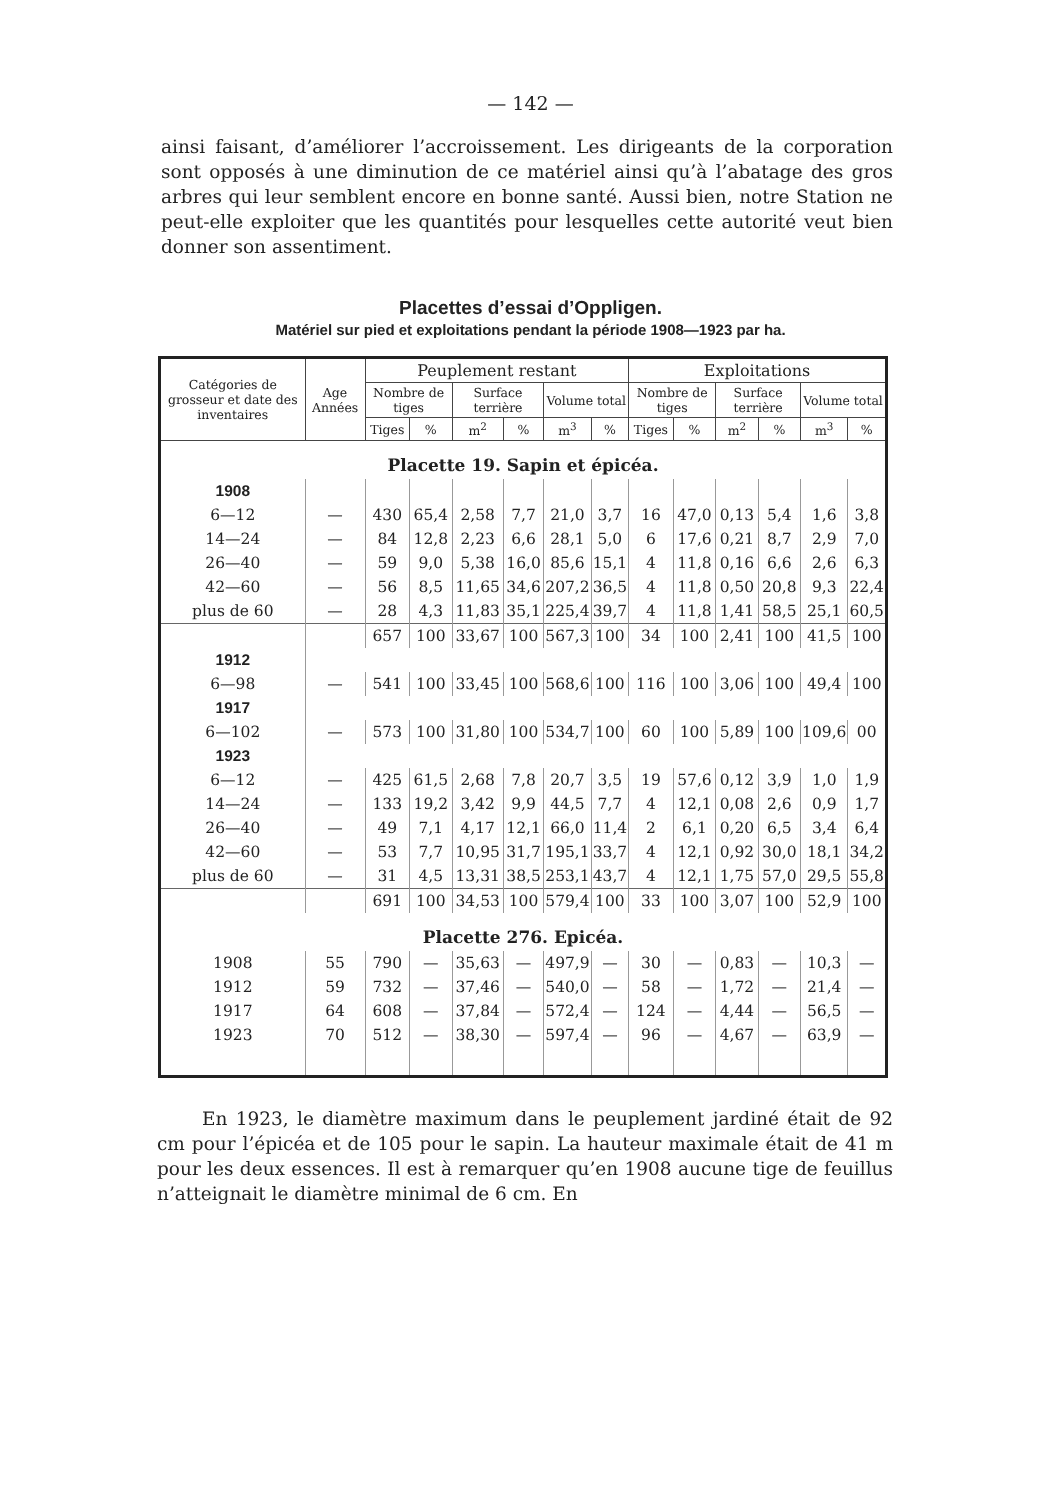— 142 —
ainsi faisant, d’améliorer l’accroissement. Les dirigeants de la corporation sont opposés à une diminution de ce matériel ainsi qu’à l’abatage des gros arbres qui leur semblent encore en bonne santé. Aussi bien, notre Station ne peut-elle exploiter que les quantités pour lesquelles cette autorité veut bien donner son assentiment.
Placettes d’essai d’Oppligen.
Matériel sur pied et exploitations pendant la période 1908—1923 par ha.
| Catégories de grosseur et date des inventaires | Age Années | Peuplement restant | | | | | | Exploitations | | | | | |
| --- | --- | --- | --- | --- | --- | --- | --- | --- | --- | --- | --- | --- | --- |
| | | Nombre de tiges | | Surface terrière | | Volume total | | Nombre de tiges | | Surface terrière | | Volume total | |
| | | Tiges | % | m<sup>2</sup> | % | m<sup>3</sup> | % | Tiges | % | m<sup>2</sup> | % | m<sup>3</sup> | % |
| Placette 19. Sapin et épicéa. | | | | | | | | | | | | | |
| 1908 | | | | | | | | | | | | | |
| 6—12 | — | 430 | 65,4 | 2,58 | 7,7 | 21,0 | 3,7 | 16 | 47,0 | 0,13 | 5,4 | 1,6 | 3,8 |
| 14—24 | — | 84 | 12,8 | 2,23 | 6,6 | 28,1 | 5,0 | 6 | 17,6 | 0,21 | 8,7 | 2,9 | 7,0 |
| 26—40 | — | 59 | 9,0 | 5,38 | 16,0 | 85,6 | 15,1 | 4 | 11,8 | 0,16 | 6,6 | 2,6 | 6,3 |
| 42—60 | — | 56 | 8,5 | 11,65 | 34,6 | 207,2 | 36,5 | 4 | 11,8 | 0,50 | 20,8 | 9,3 | 22,4 |
| plus de 60 | — | 28 | 4,3 | 11,83 | 35,1 | 225,4 | 39,7 | 4 | 11,8 | 1,41 | 58,5 | 25,1 | 60,5 |
| | | 657 | 100 | 33,67 | 100 | 567,3 | 100 | 34 | 100 | 2,41 | 100 | 41,5 | 100 |
| 1912 | | | | | | | | | | | | | |
| 6—98 | — | 541 | 100 | 33,45 | 100 | 568,6 | 100 | 116 | 100 | 3,06 | 100 | 49,4 | 100 |
| 1917 | | | | | | | | | | | | | |
| 6—102 | — | 573 | 100 | 31,80 | 100 | 534,7 | 100 | 60 | 100 | 5,89 | 100 | 109,6 | 00 |
| 1923 | | | | | | | | | | | | | |
| 6—12 | — | 425 | 61,5 | 2,68 | 7,8 | 20,7 | 3,5 | 19 | 57,6 | 0,12 | 3,9 | 1,0 | 1,9 |
| 14—24 | — | 133 | 19,2 | 3,42 | 9,9 | 44,5 | 7,7 | 4 | 12,1 | 0,08 | 2,6 | 0,9 | 1,7 |
| 26—40 | — | 49 | 7,1 | 4,17 | 12,1 | 66,0 | 11,4 | 2 | 6,1 | 0,20 | 6,5 | 3,4 | 6,4 |
| 42—60 | — | 53 | 7,7 | 10,95 | 31,7 | 195,1 | 33,7 | 4 | 12,1 | 0,92 | 30,0 | 18,1 | 34,2 |
| plus de 60 | — | 31 | 4,5 | 13,31 | 38,5 | 253,1 | 43,7 | 4 | 12,1 | 1,75 | 57,0 | 29,5 | 55,8 |
| | | 691 | 100 | 34,53 | 100 | 579,4 | 100 | 33 | 100 | 3,07 | 100 | 52,9 | 100 |
| Placette 276. Epicéa. | | | | | | | | | | | | | |
| 1908 | 55 | 790 | — | 35,63 | — | 497,9 | — | 30 | — | 0,83 | — | 10,3 | — |
| 1912 | 59 | 732 | — | 37,46 | — | 540,0 | — | 58 | — | 1,72 | — | 21,4 | — |
| 1917 | 64 | 608 | — | 37,84 | — | 572,4 | — | 124 | — | 4,44 | — | 56,5 | — |
| 1923 | 70 | 512 | — | 38,30 | — | 597,4 | — | 96 | — | 4,67 | — | 63,9 | — |
En 1923, le diamètre maximum dans le peuplement jardiné était de 92 cm pour l’épicéa et de 105 pour le sapin. La hauteur maximale était de 41 m pour les deux essences. Il est à remarquer qu’en 1908 aucune tige de feuillus n’atteignait le diamètre minimal de 6 cm. En